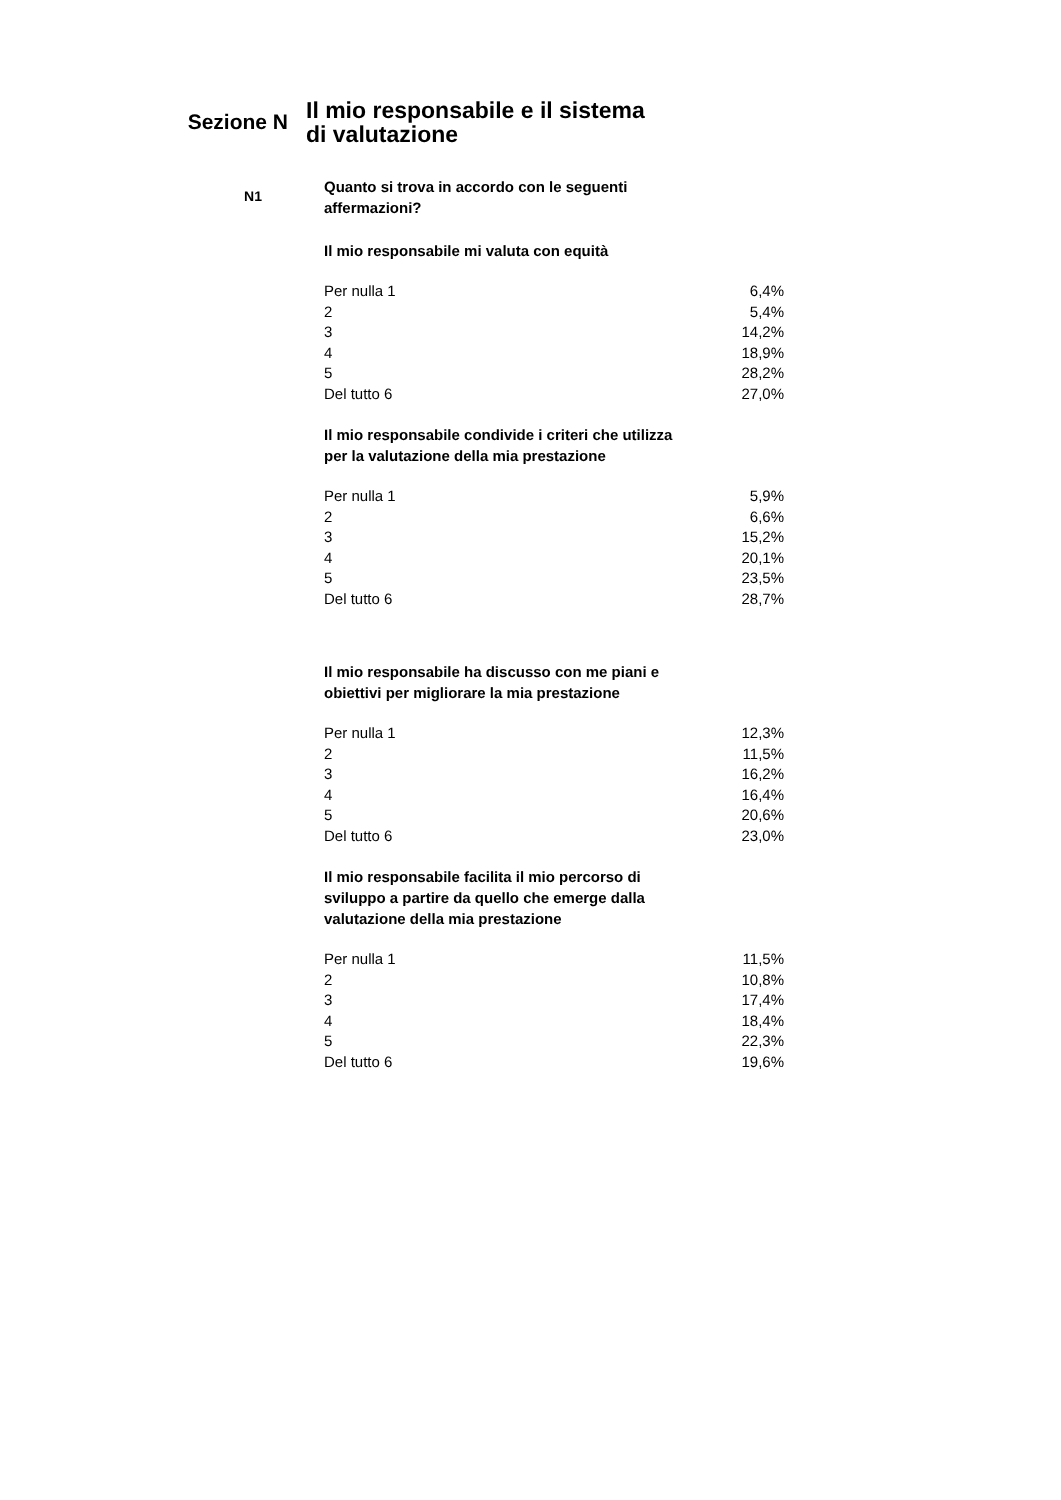Sezione N
Il mio responsabile e il sistema di valutazione
N1
Quanto si trova in accordo con le seguenti affermazioni?
Il mio responsabile mi valuta con equità
| Per nulla 1 | 6,4% |
| 2 | 5,4% |
| 3 | 14,2% |
| 4 | 18,9% |
| 5 | 28,2% |
| Del tutto 6 | 27,0% |
Il mio responsabile condivide i criteri che utilizza per la valutazione della mia prestazione
| Per nulla 1 | 5,9% |
| 2 | 6,6% |
| 3 | 15,2% |
| 4 | 20,1% |
| 5 | 23,5% |
| Del tutto 6 | 28,7% |
Il mio responsabile ha discusso con me piani e obiettivi per migliorare la mia prestazione
| Per nulla 1 | 12,3% |
| 2 | 11,5% |
| 3 | 16,2% |
| 4 | 16,4% |
| 5 | 20,6% |
| Del tutto 6 | 23,0% |
Il mio responsabile facilita il mio percorso di sviluppo a partire da quello che emerge dalla valutazione della mia prestazione
| Per nulla 1 | 11,5% |
| 2 | 10,8% |
| 3 | 17,4% |
| 4 | 18,4% |
| 5 | 22,3% |
| Del tutto 6 | 19,6% |